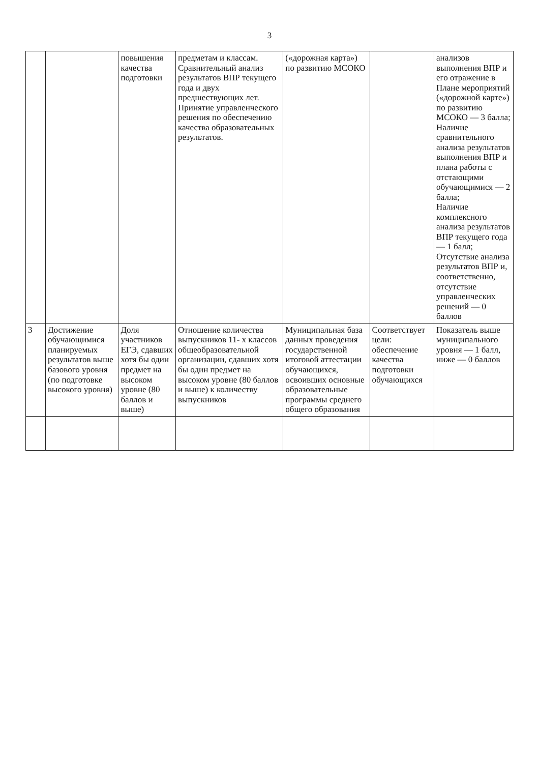3
| | | повышения качества подготовки | предметам и классам. Сравнительный анализ результатов ВПР текущего года и двух предшествующих лет. Принятие управленческого решения по обеспечению качества образовательных результатов. | («дорожная карта») по развитию МСОКО | | анализов выполнения ВПР и его отражение в Плане мероприятий («дорожной карте») по развитию МСОКО — 3 балла; Наличие сравнительного анализа результатов выполнения ВПР и плана работы с отстающими обучающимися — 2 балла; Наличие комплексного анализа результатов ВПР текущего года — 1 балл; Отсутствие анализа результатов ВПР и, соответственно, отсутствие управленческих решений — 0 баллов |
| 3 | Достижение обучающимися планируемых результатов выше базового уровня (по подготовке высокого уровня) | Доля участников ЕГЭ, сдавших хотя бы один предмет на высоком уровне (80 баллов и выше) | Отношение количества выпускников 11- х классов общеобразовательной организации, сдавших хотя бы один предмет на высоком уровне (80 баллов и выше) к количеству выпускников | Муниципальная база данных проведения государственной итоговой аттестации обучающихся, освоивших основные образовательные программы среднего общего образования | Соответствует цели: обеспечение качества подготовки обучающихся | Показатель выше муниципального уровня — 1 балл, ниже — 0 баллов |